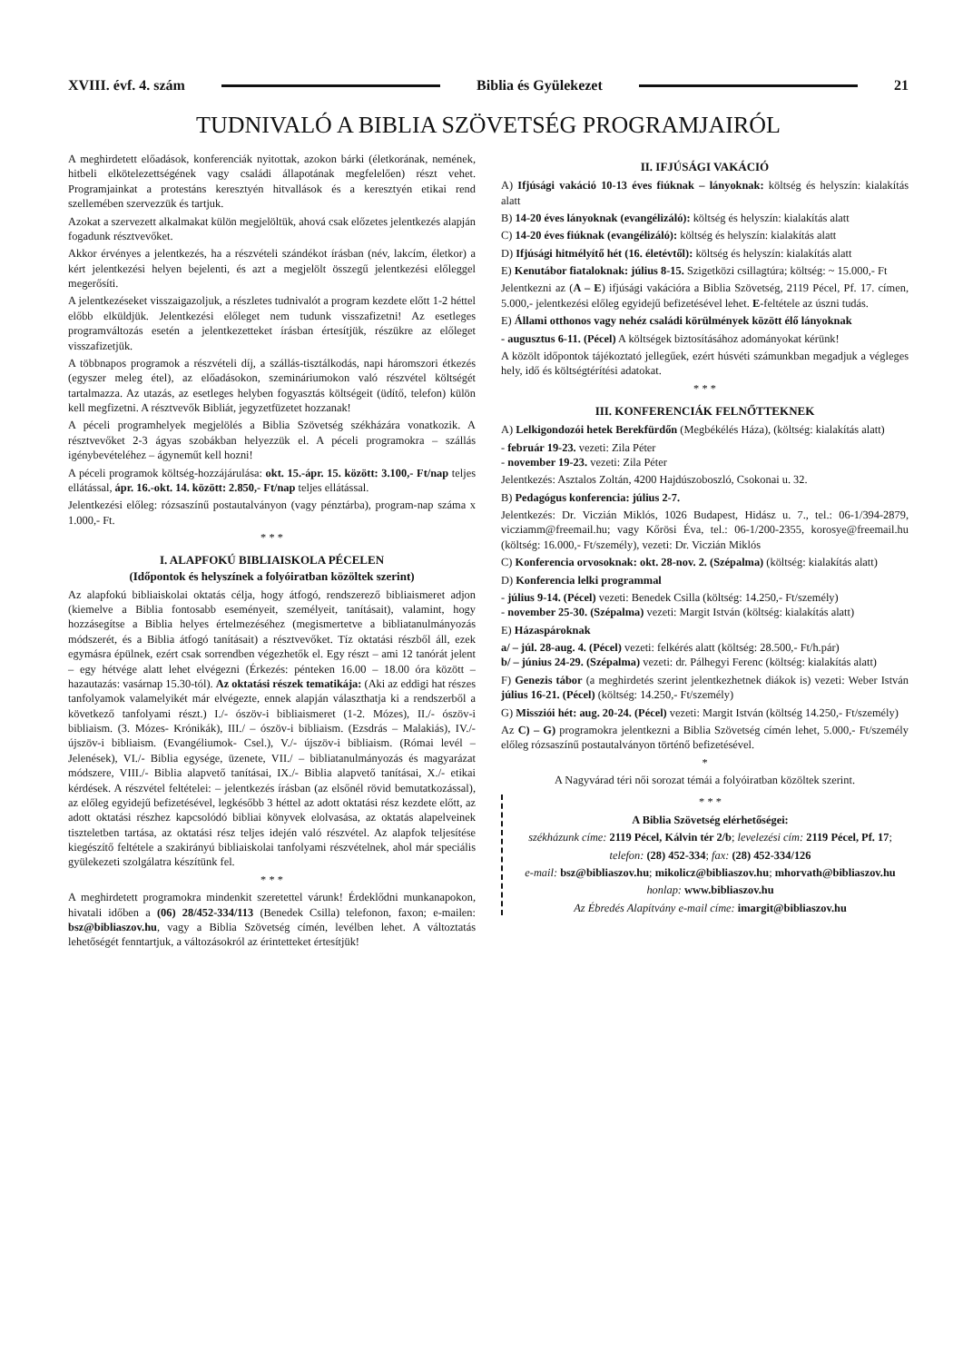XVIII. évf. 4. szám Biblia és Gyülekezet 21
TUDNIVALÓ A BIBLIA SZÖVETSÉG PROGRAMJAIRÓL
A meghirdetett előadások, konferenciák nyitottak, azokon bárki (életkorának, nemének, hitbeli elkötelezettségének vagy családi állapotának megfelelően) részt vehet. Programjainkat a protestáns keresztyén hitvallások és a keresztyén etikai rend szellemében szervezzük és tartjuk.
Azokat a szervezett alkalmakat külön megjelöltük, ahová csak előzetes jelentkezés alapján fogadunk résztvevőket.
Akkor érvényes a jelentkezés, ha a részvételi szándékot írásban (név, lakcím, életkor) a kért jelentkezési helyen bejelenti, és azt a megjelölt összegű jelentkezési előleggel megerősíti.
A jelentkezéseket visszaigazoljuk, a részletes tudnivalót a program kezdete előtt 1-2 héttel előbb elküldjük. Jelentkezési előleget nem tudunk visszafizetni! Az esetleges programváltozás esetén a jelentkezetteket írásban értesítjük, részükre az előleget visszafizetjük.
A többnapos programok a részvételi díj, a szállás-tisztálkodás, napi háromszori étkezés (egyszer meleg étel), az előadásokon, szemináriumokon való részvétel költségét tartalmazza. Az utazás, az esetleges helyben fogyasztás költségeit (üdítő, telefon) külön kell megfizetni. A résztvevők Bibliát, jegyzetfüzetet hozzanak!
A péceli programhelyek megjelölés a Biblia Szövetség székházára vonatkozik. A résztvevőket 2-3 ágyas szobákban helyezzük el. A péceli programokra – szállás igénybevételéhez – ágyneműt kell hozni!
A péceli programok költség-hozzájárulása: okt. 15.-ápr. 15. között: 3.100,- Ft/nap teljes ellátással, ápr. 16.-okt. 14. között: 2.850,- Ft/nap teljes ellátással.
Jelentkezési előleg: rózsaszínű postautalványon (vagy pénztárba), program-nap száma x 1.000,- Ft.
* * *
I. ALAPFOKÚ BIBLIAISKOLA PÉCELEN
(Időpontok és helyszínek a folyóiratban közöltek szerint)
Az alapfokú bibliaiskolai oktatás célja, hogy átfogó, rendszerező bibliaismeret adjon (kiemelve a Biblia fontosabb eseményeit, személyeit, tanításait), valamint, hogy hozzásegítse a Biblia helyes értelmezéséhez (megismertetve a bibliatanulmányozás módszerét, és a Biblia átfogó tanításait) a résztvevőket. Tíz oktatási részből áll, ezek egymásra épülnek, ezért csak sorrendben végezhetők el. Egy részt – ami 12 tanórát jelent – egy hétvége alatt lehet elvégezni (Érkezés: pénteken 16.00 – 18.00 óra között – hazautazás: vasárnap 15.30-tól). Az oktatási részek tematikája: (Aki az eddigi hat részes tanfolyamok valamelyikét már elvégezte, ennek alapján választhatja ki a rendszerből a következő tanfolyami részt.) I./- ószöv-i bibliaismeret (1-2. Mózes), II./- ószöv-i bibliaism. (3. Mózes- Krónikák), III./ – ószöv-i bibliaism. (Ezsdrás – Malakiás), IV./- újszöv-i bibliaism. (Evangéliumok- Csel.), V./- újszöv-i bibliaism. (Római levél – Jelenések), VI./- Biblia egysége, üzenete, VII./ – bibliatanulmányozás és magyarázat módszere, VIII./- Biblia alapvető tanításai, IX./- Biblia alapvető tanításai, X./- etikai kérdések. A részvétel feltételei: – jelentkezés írásban (az elsőnél rövid bemutatkozással), az előleg egyidejű befizetésével, legkésőbb 3 héttel az adott oktatási rész kezdete előtt, az adott oktatási részhez kapcsolódó bibliai könyvek elolvasása, az oktatás alapelveinek tiszteletben tartása, az oktatási rész teljes idején való részvétel. Az alapfok teljesítése kiegészítő feltétele a szakirányú bibliaiskolai tanfolyami részvételnek, ahol már speciális gyülekezeti szolgálatra készítünk fel.
* * *
A meghirdetett programokra mindenkit szeretettel várunk! Érdeklődni munkanapokon, hivatali időben a (06) 28/452-334/113 (Benedek Csilla) telefonon, faxon; e-mailen: bsz@bibliaszov.hu, vagy a Biblia Szövetség címén, levélben lehet. A változtatás lehetőségét fenntartjuk, a változásokról az érintetteket értesítjük!
II. IFJÚSÁGI VAKÁCIÓ
A) Ifjúsági vakáció 10-13 éves fiúknak – lányoknak: költség és helyszín: kialakítás alatt
B) 14-20 éves lányoknak (evangélizáló): költség és helyszín: kialakítás alatt
C) 14-20 éves fiúknak (evangélizáló): költség és helyszín: kialakítás alatt
D) Ifjúsági hitmélyítő hét (16. életévtől): költség és helyszín: kialakítás alatt
E) Kenutábor fiataloknak: július 8-15. Szigetközi csillagtúra; költség: ~ 15.000,- Ft
Jelentkezni az (A – E) ifjúsági vakációra a Biblia Szövetség, 2119 Pécel, Pf. 17. címen, 5.000,- jelentkezési előleg egyidejű befizetésével lehet. E-feltétele az úszni tudás.
E) Állami otthonos vagy nehéz családi körülmények között élő lányoknak
- augusztus 6-11. (Pécel) A költségek biztosításához adományokat kérünk!
A közölt időpontok tájékoztató jellegűek, ezért húsvéti számunkban megadjuk a végleges hely, idő és költségtérítési adatokat.
* * *
III. KONFERENCIÁK FELNŐTTEKNEK
A) Lelkigondozói hetek Berekfürdőn (Megbékélés Háza), (költség: kialakítás alatt)
- február 19-23. vezeti: Zila Péter
- november 19-23. vezeti: Zila Péter
Jelentkezés: Asztalos Zoltán, 4200 Hajdúszoboszló, Csokonai u. 32.
B) Pedagógus konferencia: július 2-7.
Jelentkezés: Dr. Viczián Miklós, 1026 Budapest, Hidász u. 7., tel.: 06-1/394-2879, vicziamm@freemail.hu; vagy Kőrösi Éva, tel.: 06-1/200-2355, korosye@freemail.hu (költség: 16.000,- Ft/személy), vezeti: Dr. Viczián Miklós
C) Konferencia orvosoknak: okt. 28-nov. 2. (Szépalma) (költség: kialakítás alatt)
D) Konferencia lelki programmal
- július 9-14. (Pécel) vezeti: Benedek Csilla (költség: 14.250,- Ft/személy)
- november 25-30. (Szépalma) vezeti: Margit István (költség: kialakítás alatt)
E) Házaspároknak
a/ – júl. 28-aug. 4. (Pécel) vezeti: felkérés alatt (költség: 28.500,- Ft/h.pár)
b/ – június 24-29. (Szépalma) vezeti: dr. Pálhegyi Ferenc (költség: kialakítás alatt)
F) Genezis tábor (a meghirdetés szerint jelentkezhetnek diákok is) vezeti: Weber István július 16-21. (Pécel) (költség: 14.250,- Ft/személy)
G) Missziói hét: aug. 20-24. (Pécel) vezeti: Margit István (költség 14.250,- Ft/személy)
Az C) – G) programokra jelentkezni a Biblia Szövetség címén lehet, 5.000,- Ft/személy előleg rózsaszínű postautalványon történő befizetésével.
*
A Nagyvárad téri női sorozat témái a folyóiratban közöltek szerint.
* * *
A Biblia Szövetség elérhetőségei:
székházunk címe: 2119 Pécel, Kálvin tér 2/b; levelezési cím: 2119 Pécel, Pf. 17;
telefon: (28) 452-334; fax: (28) 452-334/126
e-mail: bsz@bibliaszov.hu; mikolicz@bibliaszov.hu; mhorvath@bibliaszov.hu
honlap: www.bibliaszov.hu
Az Ébredés Alapítvány e-mail címe: imargit@bibliaszov.hu